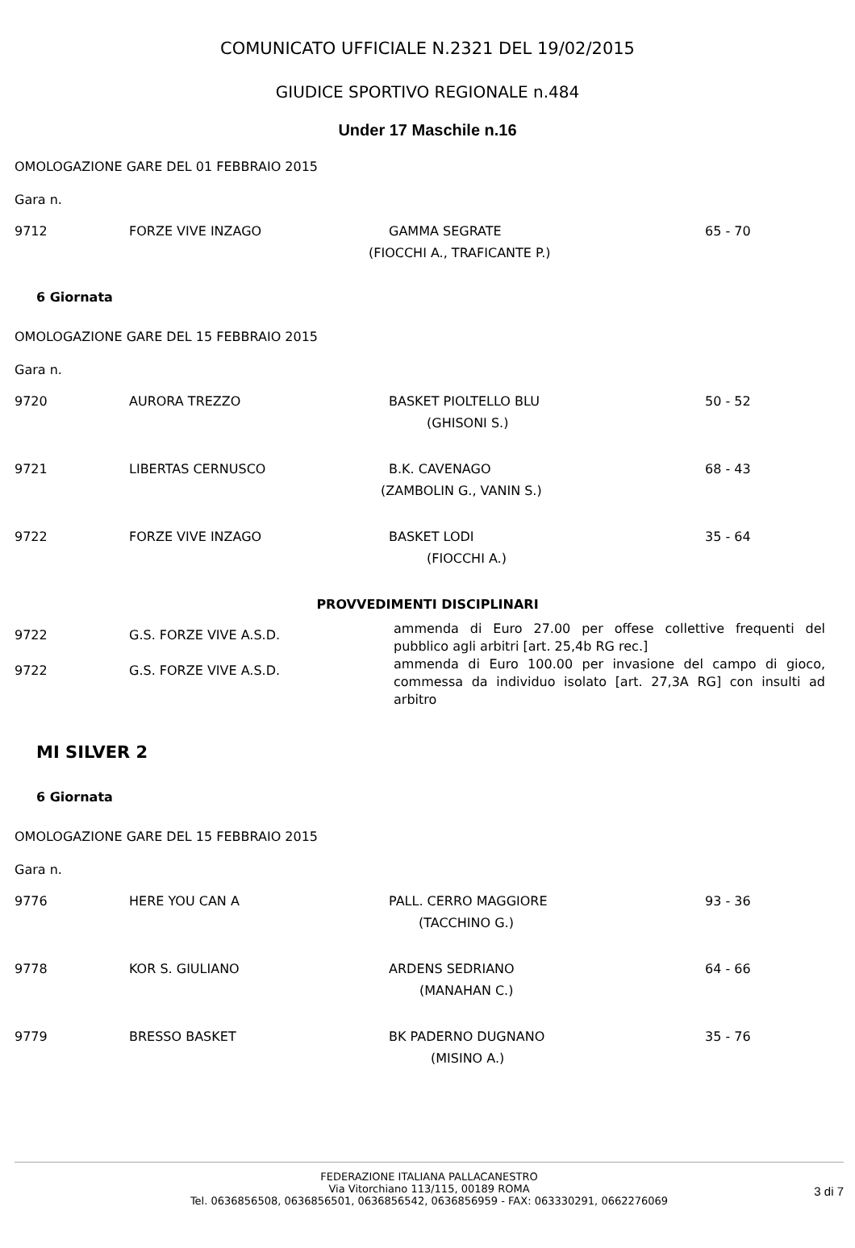COMUNICATO UFFICIALE N.2321 DEL 19/02/2015
GIUDICE SPORTIVO REGIONALE n.484
Under 17 Maschile n.16
OMOLOGAZIONE GARE DEL 01 FEBBRAIO 2015
Gara n.
| 9712 | FORZE VIVE INZAGO | GAMMA SEGRATE | 65 - 70 |
| | | (FIOCCHI A., TRAFICANTE P.) | |
6 Giornata
OMOLOGAZIONE GARE DEL 15 FEBBRAIO 2015
Gara n.
| 9720 | AURORA TREZZO | BASKET PIOLTELLO BLU | 50 - 52 |
| | | (GHISONI S.) | |
| 9721 | LIBERTAS CERNUSCO | B.K. CAVENAGO | 68 - 43 |
| | | (ZAMBOLIN G., VANIN S.) | |
| 9722 | FORZE VIVE INZAGO | BASKET LODI | 35 - 64 |
| | | (FIOCCHI A.) | |
PROVVEDIMENTI DISCIPLINARI
| 9722 | G.S. FORZE VIVE A.S.D. | ammenda di Euro 27.00 per offese collettive frequenti del pubblico agli arbitri [art. 25,4b RG rec.] |
| 9722 | G.S. FORZE VIVE A.S.D. | ammenda di Euro 100.00 per invasione del campo di gioco, commessa da individuo isolato [art. 27,3A RG] con insulti ad arbitro |
MI SILVER 2
6 Giornata
OMOLOGAZIONE GARE DEL 15 FEBBRAIO 2015
Gara n.
| 9776 | HERE YOU CAN A | PALL. CERRO MAGGIORE | 93 - 36 |
| | | (TACCHINO G.) | |
| 9778 | KOR S. GIULIANO | ARDENS SEDRIANO | 64 - 66 |
| | | (MANAHAN C.) | |
| 9779 | BRESSO BASKET | BK PADERNO DUGNANO | 35 - 76 |
| | | (MISINO A.) | |
FEDERAZIONE ITALIANA PALLACANESTRO
Via Vitorchiano 113/115, 00189 ROMA
Tel. 0636856508, 0636856501, 0636856542, 0636856959 - FAX: 063330291, 0662276069
3 di 7